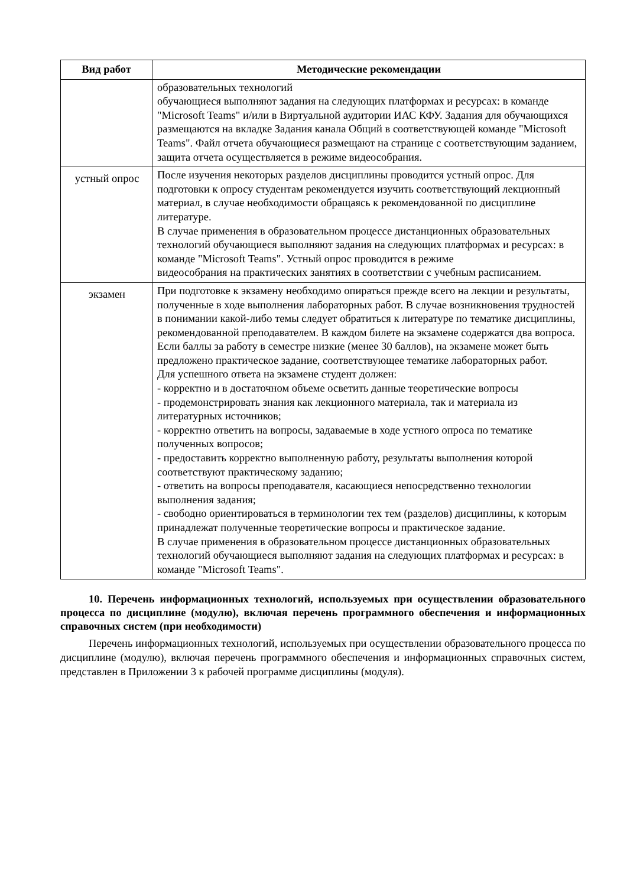| Вид работ | Методические рекомендации |
| --- | --- |
| | образовательных технологий обучающиеся выполняют задания на следующих платформах и ресурсах: в команде "Microsoft Teams" и/или в Виртуальной аудитории ИАС КФУ. Задания для обучающихся размещаются на вкладке Задания канала Общий в соответствующей команде "Microsoft Teams". Файл отчета обучающиеся размещают на странице с соответствующим заданием, защита отчета осуществляется в режиме видеособрания. |
| устный опрос | После изучения некоторых разделов дисциплины проводится устный опрос. Для подготовки к опросу студентам рекомендуется изучить соответствующий лекционный материал, в случае необходимости обращаясь к рекомендованной по дисциплине литературе. В случае применения в образовательном процессе дистанционных образовательных технологий обучающиеся выполняют задания на следующих платформах и ресурсах: в команде "Microsoft Teams". Устный опрос проводится в режиме видеособрания на практических занятиях в соответствии с учебным расписанием. |
| экзамен | При подготовке к экзамену необходимо опираться прежде всего на лекции и результаты, полученные в ходе выполнения лабораторных работ. В случае возникновения трудностей в понимании какой-либо темы следует обратиться к литературе по тематике дисциплины, рекомендованной преподавателем. В каждом билете на экзамене содержатся два вопроса. Если баллы за работу в семестре низкие (менее 30 баллов), на экзамене может быть предложено практическое задание, соответствующее тематике лабораторных работ. Для успешного ответа на экзамене студент должен: - корректно и в достаточном объеме осветить данные теоретические вопросы - продемонстрировать знания как лекционного материала, так и материала из литературных источников; - корректно ответить на вопросы, задаваемые в ходе устного опроса по тематике полученных вопросов; - предоставить корректно выполненную работу, результаты выполнения которой соответствуют практическому заданию; - ответить на вопросы преподавателя, касающиеся непосредственно технологии выполнения задания; - свободно ориентироваться в терминологии тех тем (разделов) дисциплины, к которым принадлежат полученные теоретические вопросы и практическое задание. В случае применения в образовательном процессе дистанционных образовательных технологий обучающиеся выполняют задания на следующих платформах и ресурсах: в команде "Microsoft Teams". |
10. Перечень информационных технологий, используемых при осуществлении образовательного процесса по дисциплине (модулю), включая перечень программного обеспечения и информационных справочных систем (при необходимости)
Перечень информационных технологий, используемых при осуществлении образовательного процесса по дисциплине (модулю), включая перечень программного обеспечения и информационных справочных систем, представлен в Приложении 3 к рабочей программе дисциплины (модуля).